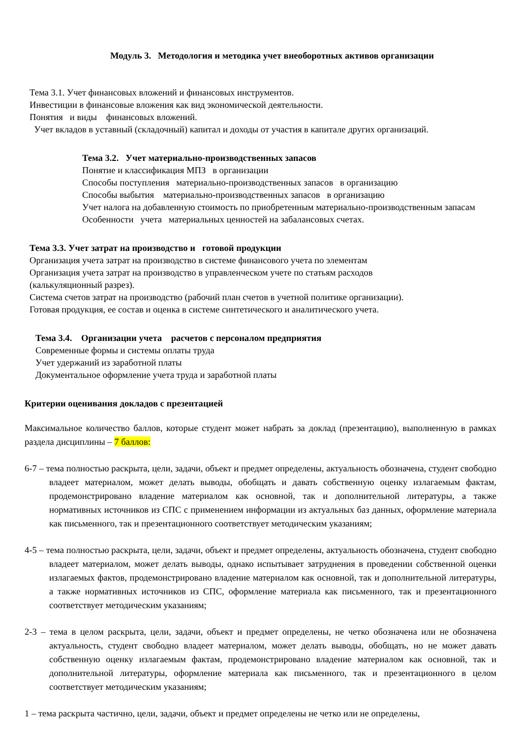Модуль 3. Методология и методика учет внеоборотных активов организации
Тема 3.1. Учет финансовых вложений и финансовых инструментов.
Инвестиции в финансовые вложения как вид экономической деятельности.
Понятия и виды финансовых вложений.
Учет вкладов в уставный (складочный) капитал и доходы от участия в капитале других организаций.
Тема 3.2. Учет материально-производственных запасов
Понятие и классификация МПЗ в организации
Способы поступления материально-производственных запасов в организацию
Способы выбытия материально-производственных запасов в организацию
Учет налога на добавленную стоимость по приобретенным материально-производственным запасам
Особенности учета материальных ценностей на забалансовых счетах.
Тема 3.3. Учет затрат на производство и готовой продукции
Организация учета затрат на производство в системе финансового учета по элементам
Организация учета затрат на производство в управленческом учете по статьям расходов
(калькуляционный разрез).
Система счетов затрат на производство (рабочий план счетов в учетной политике организации).
Готовая продукция, ее состав и оценка в системе синтетического и аналитического учета.
Тема 3.4. Организации учета расчетов с персоналом предприятия
Современные формы и системы оплаты труда
Учет удержаний из заработной платы
Документальное оформление учета труда и заработной платы
Критерии оценивания докладов с презентацией
Максимальное количество баллов, которые студент может набрать за доклад (презентацию), выполненную в рамках раздела дисциплины – 7 баллов:
6-7 – тема полностью раскрыта, цели, задачи, объект и предмет определены, актуальность обозначена, студент свободно владеет материалом, может делать выводы, обобщать и давать собственную оценку излагаемым фактам, продемонстрировано владение материалом как основной, так и дополнительной литературы, а также нормативных источников из СПС с применением информации из актуальных баз данных, оформление материала как письменного, так и презентационного соответствует методическим указаниям;
4-5 – тема полностью раскрыта, цели, задачи, объект и предмет определены, актуальность обозначена, студент свободно владеет материалом, может делать выводы, однако испытывает затруднения в проведении собственной оценки излагаемых фактов, продемонстрировано владение материалом как основной, так и дополнительной литературы, а также нормативных источников из СПС, оформление материала как письменного, так и презентационного соответствует методическим указаниям;
2-3 – тема в целом раскрыта, цели, задачи, объект и предмет определены, не четко обозначена или не обозначена актуальность, студент свободно владеет материалом, может делать выводы, обобщать, но не может давать собственную оценку излагаемым фактам, продемонстрировано владение материалом как основной, так и дополнительной литературы, оформление материала как письменного, так и презентационного в целом соответствует методическим указаниям;
1 – тема раскрыта частично, цели, задачи, объект и предмет определены не четко или не определены,